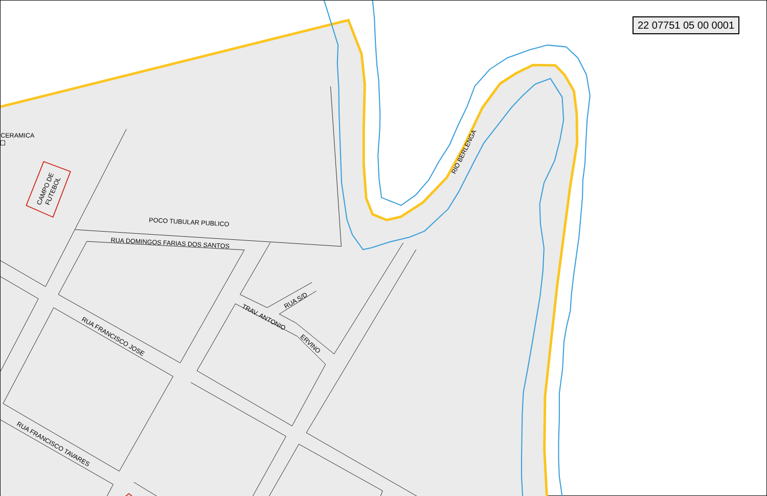CERAMICA
POCO TUBULAR PUBLICO
RUA DOMINGOS FARIAS DOS SANTOS
RUA FRANCISCO JOSE
RUA FRANCISCO TAVARES
TRAV. ANTONIO
ERVINO
RUA S/D
RIO BERLENGA
CAMPO DE
FUTEBOL
22 07751 05 00 0001